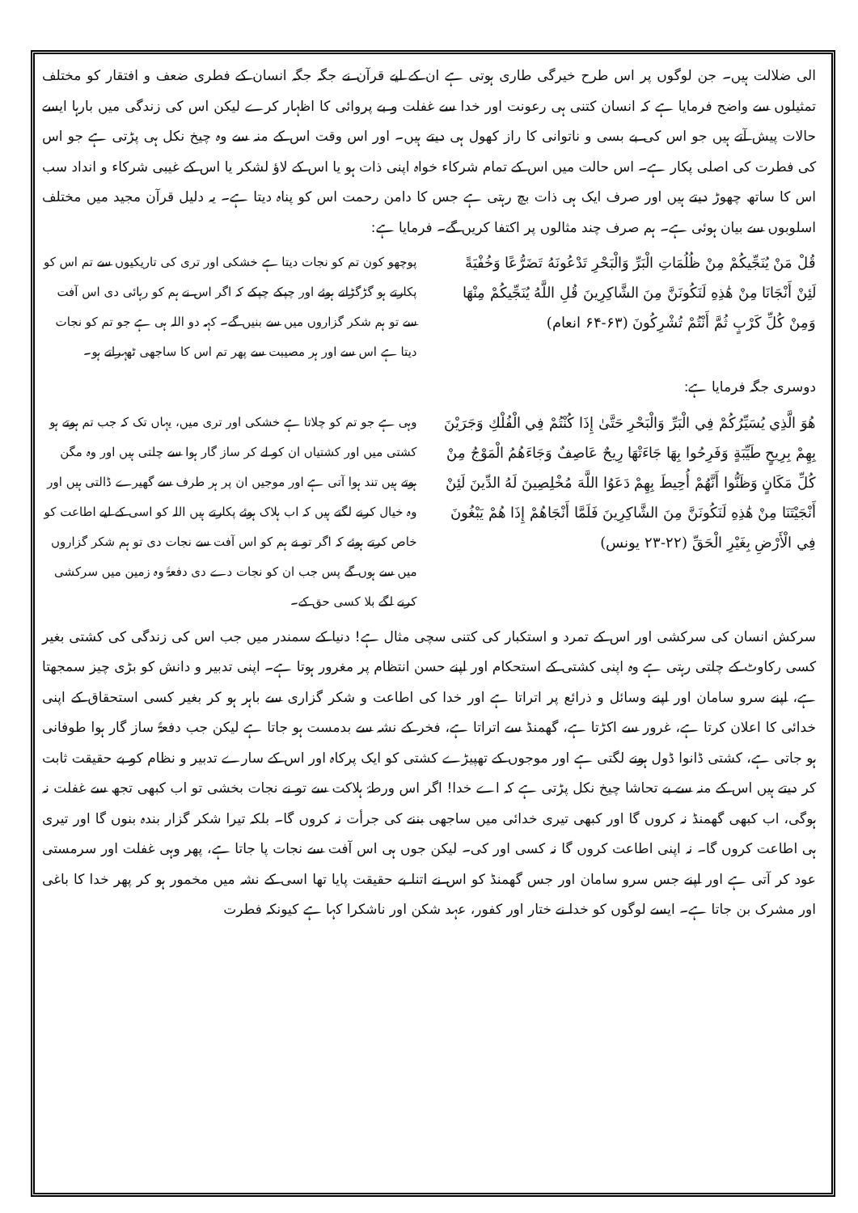الی ضلالت ہیں۔ جن لوگوں پر اس طرح خیرگی طاری ہوتی ہے ان کے لیے قرآن نے جگہ جگہ انسان کے فطری ضعف و افتقار کو مختلف تمثیلوں سے واضح فرمایا ہے کہ انسان کتنی ہی رعونت اور خدا سے غفلت و بے پروائی کا اظہار کرے لیکن اس کی زندگی میں بارہا ایسے حالات پیش آتے ہیں جو اس کی بے بسی و ناتوانی کا راز کھول ہی دیتے ہیں۔ اور اس وقت اس کے منہ سے وہ چیخ نکل ہی پڑتی ہے جو اس کی فطرت کی اصلی پکار ہے۔ اس حالت میں اس کے تمام شرکاء خواہ اپنی ذات ہو یا اس کے لاؤ لشکر یا اس کے غیبی شرکاء و انداد سب اس کا ساتھ چھوڑ دیتے ہیں اور صرف ایک ہی ذات بچ رہتی ہے جس کا دامن رحمت اس کو پناہ دیتا ہے۔ یہ دلیل قرآن مجید میں مختلف اسلوبوں سے بیان ہوئی ہے۔ ہم صرف چند مثالوں پر اکتفا کریں گے۔ فرمایا ہے:
قُلْ مَنْ يُنَجِّيكُمْ مِنْ ظُلُمَاتِ الْبَرِّ وَالْبَحْرِ تَدْعُونَهُ تَضَرُّعًا وَخُفْيَةً لَئِنْ أَنْجَانَا مِنْ هَٰذِهِ لَنَكُونَنَّ مِنَ الشَّاكِرِينَ قُلِ اللَّهُ يُنَجِّيكُمْ مِنْهَا وَمِنْ كُلِّ كَرْبٍ ثُمَّ أَنْتُمْ تُشْرِكُونَ (۶۳-۶۴ انعام)
پوچھو کون تم کو نجات دیتا ہے خشکی اور تری کی تاریکیوں سے تم اس کو پکارتے ہو گڑگڑاتے ہوئے اور چپکے چپکے کہ اگر اس نے ہم کو رہائی دی اس آفت سے تو ہم شکر گزاروں میں سے بنیں گے۔ کہہ دو اللہ ہی ہے جو تم کو نجات دیتا ہے اس سے اور ہر مصیبت سے پھر تم اس کا ساجھی ٹھہراتے ہو۔
دوسری جگہ فرمایا ہے:
هُوَ الَّذِي يُسَيِّرُكُمْ فِي الْبَرِّ وَالْبَحْرِ حَتَّىٰ إِذَا كُنْتُمْ فِي الْفُلْكِ وَجَرَيْنَ بِهِمْ بِرِيحٍ طَيِّبَةٍ وَفَرِحُوا بِهَا جَاءَتْهَا رِيحٌ عَاصِفٌ وَجَاءَهُمُ الْمَوْجُ مِنْ كُلِّ مَكَانٍ وَظَنُّوا أَنَّهُمْ أُحِيطَ بِهِمْ دَعَوُا اللَّهَ مُخْلِصِينَ لَهُ الدِّينَ لَئِنْ أَنْجَيْتَنَا مِنْ هَٰذِهِ لَنَكُونَنَّ مِنَ الشَّاكِرِينَ فَلَمَّا أَنْجَاهُمْ إِذَا هُمْ يَبْغُونَ فِي الْأَرْضِ بِغَيْرِ الْحَقِّ (۲۲-۲۳ یونس)
وہی ہے جو تم کو چلاتا ہے خشکی اور تری میں، یہاں تک کہ جب تم ہوتے ہو کشتی میں اور کشتیاں ان کو لے کر ساز گار ہوا سے چلتی ہیں اور وہ مگن ہوتے ہیں تند ہوا آتی ہے اور موجیں ان پر ہر طرف سے گھیرے ڈالتی ہیں اور وہ خیال کرنے لگتے ہیں کہ اب ہلاک ہوئے پکارتے ہیں اللہ کو اسی کے لیے اطاعت کو خاص کرتے ہوئے کہ اگر تو نے ہم کو اس آفت سے نجات دی تو ہم شکر گزاروں میں سے ہوں گے پس جب ان کو نجات دے دی دفعۃً وہ زمین میں سرکشی کرنے لگے بلا کسی حق کے۔
سرکش انسان کی سرکشی اور اس کے تمرد و استکبار کی کتنی سچی مثال ہے! دنیا کے سمندر میں جب اس کی زندگی کی کشتی بغیر کسی رکاوٹ کے چلتی رہتی ہے وہ اپنی کشتی کے استحکام اور اپنے حسن انتظام پر مغرور ہوتا ہے۔ اپنی تدبیر و دانش کو بڑی چیز سمجھتا ہے، اپنے سرو سامان اور اپنے وسائل و ذرائع پر اتراتا ہے اور خدا کی اطاعت و شکر گزاری سے باہر ہو کر بغیر کسی استحقاق کے اپنی خدائی کا اعلان کرتا ہے، غرور سے اکڑتا ہے، گھمنڈ سے اتراتا ہے، فخر کے نشہ سے بدمست ہو جاتا ہے لیکن جب دفعۃً ساز گار ہوا طوفانی ہو جاتی ہے، کشتی ڈانوا ڈول ہونے لگتی ہے اور موجوں کے تھپیڑے کشتی کو ایک پرکاہ اور اس کے سارے تدبیر و نظام کو بے حقیقت ثابت کر دیتے ہیں اس کے منہ سے بے تحاشا چیخ نکل پڑتی ہے کہ اے خدا! اگر اس ورطۂ ہلاکت سے تو نے نجات بخشی تو اب کبھی تجھ سے غفلت نہ ہوگی، اب کبھی گھمنڈ نہ کروں گا اور کبھی تیری خدائی میں ساجھی بننے کی جرأت نہ کروں گا۔ بلکہ تیرا شکر گزار بندہ بنوں گا اور تیری ہی اطاعت کروں گا۔ نہ اپنی اطاعت کروں گا نہ کسی اور کی۔ لیکن جوں ہی اس آفت سے نجات پا جاتا ہے، پھر وہی غفلت اور سرمستی عود کر آتی ہے اور اپنے جس سرو سامان اور جس گھمنڈ کو اس نے اتنا بے حقیقت پایا تھا اسی کے نشہ میں مخمور ہو کر پھر خدا کا باغی اور مشرک بن جاتا ہے۔ ایسے لوگوں کو خدا نے ختار اور کفور، عہد شکن اور ناشکرا کہا ہے کیونکہ فطرت